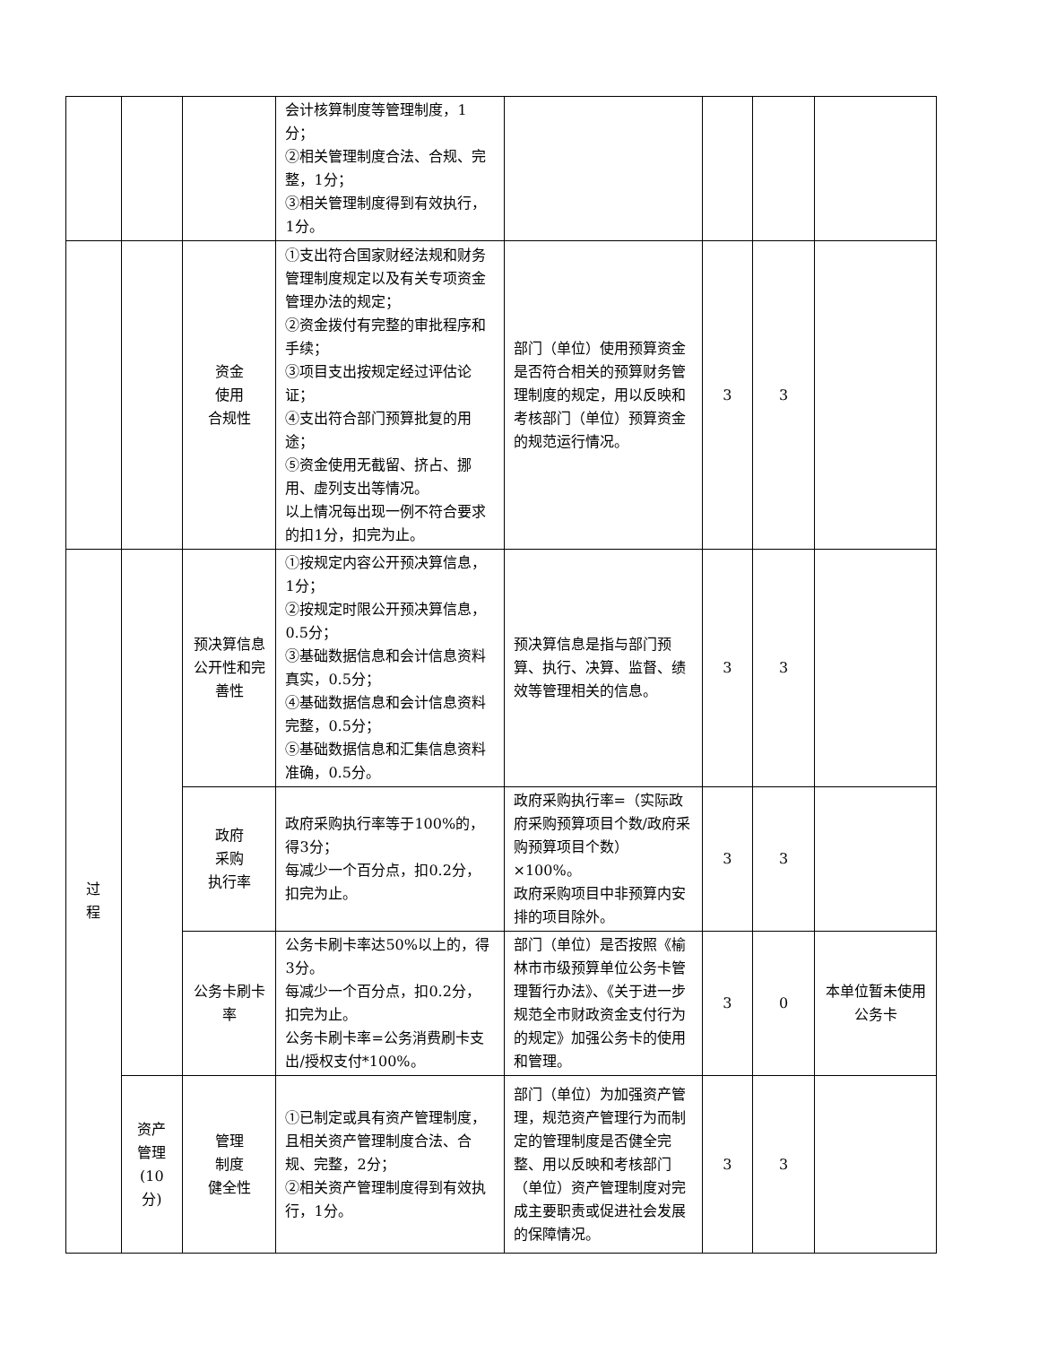| | | | 会计核算制度等管理制度，1分； ②相关管理制度合法、合规、完整，1分； ③相关管理制度得到有效执行，1分。 | | | | |
| | | 资金 使用 合规性 | ①支出符合国家财经法规和财务管理制度规定以及有关专项资金管理办法的规定； ②资金拨付有完整的审批程序和手续； ③项目支出按规定经过评估论证； ④支出符合部门预算批复的用途； ⑤资金使用无截留、挤占、挪用、虚列支出等情况。 以上情况每出现一例不符合要求的扣1分，扣完为止。 | 部门（单位）使用预算资金是否符合相关的预算财务管理制度的规定，用以反映和考核部门（单位）预算资金的规范运行情况。 | 3 | 3 | |
| 过 程 | | 预决算信息公开性和完善性 | ①按规定内容公开预决算信息，1分； ②按规定时限公开预决算信息，0.5分； ③基础数据信息和会计信息资料真实，0.5分； ④基础数据信息和会计信息资料完整，0.5分； ⑤基础数据信息和汇集信息资料准确，0.5分。 | 预决算信息是指与部门预算、执行、决算、监督、绩效等管理相关的信息。 | 3 | 3 | |
| | | 政府 采购 执行率 | 政府采购执行率等于100%的，得3分； 每减少一个百分点，扣0.2分，扣完为止。 | 政府采购执行率=（实际政府采购预算项目个数/政府采购预算项目个数）×100%。 政府采购项目中非预算内安排的项目除外。 | 3 | 3 | |
| | | 公务卡刷卡率 | 公务卡刷卡率达50%以上的，得3分。 每减少一个百分点，扣0.2分，扣完为止。 公务卡刷卡率=公务消费刷卡支出/授权支付*100%。 | 部门（单位）是否按照《榆林市市级预算单位公务卡管理暂行办法》、《关于进一步规范全市财政资金支付行为的规定》加强公务卡的使用和管理。 | 3 | 0 | 本单位暂未使用公务卡 |
| | 资产 管理 (10分) | 管理 制度 健全性 | ①已制定或具有资产管理制度，且相关资产管理制度合法、合规、完整，2分； ②相关资产管理制度得到有效执行，1分。 | 部门（单位）为加强资产管理，规范资产管理行为而制定的管理制度是否健全完整、用以反映和考核部门（单位）资产管理制度对完成主要职责或促进社会发展的保障情况。 | 3 | 3 | |